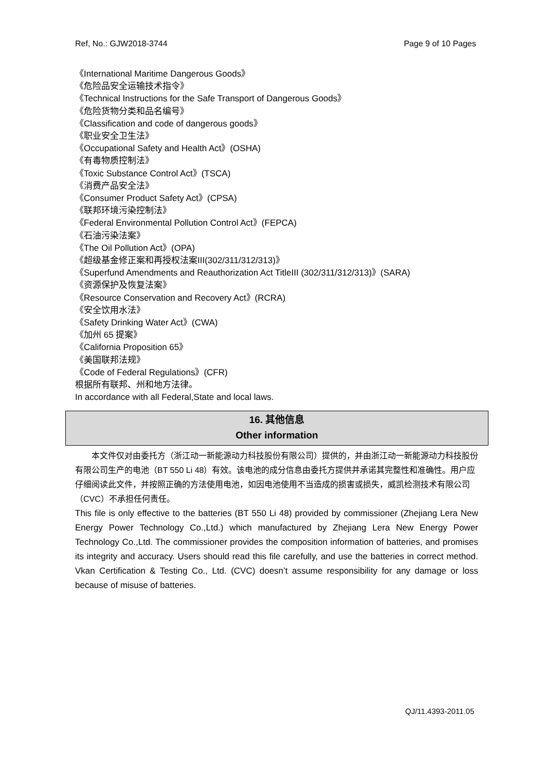Ref, No.: GJW2018-3744 Page 9 of 10 Pages
《International Maritime Dangerous Goods》
《危险品安全运输技术指令》
《Technical Instructions for the Safe Transport of Dangerous Goods》
《危险货物分类和品名编号》
《Classification and code of dangerous goods》
《职业安全卫生法》
《Occupational Safety and Health Act》(OSHA)
《有毒物质控制法》
《Toxic Substance Control Act》(TSCA)
《消费产品安全法》
《Consumer Product Safety Act》(CPSA)
《联邦环境污染控制法》
《Federal Environmental Pollution Control Act》(FEPCA)
《石油污染法案》
《The Oil Pollution Act》(OPA)
《超级基金修正案和再授权法案III(302/311/312/313)》
《Superfund Amendments and Reauthorization Act TitleIII (302/311/312/313)》(SARA)
《资源保护及恢复法案》
《Resource Conservation and Recovery Act》(RCRA)
《安全饮用水法》
《Safety Drinking Water Act》(CWA)
《加州 65 提案》
《California Proposition 65》
《美国联邦法规》
《Code of Federal Regulations》(CFR)
根据所有联邦、州和地方法律。
In accordance with all Federal,State and local laws.
16. 其他信息
Other information
本文件仅对由委托方（浙江动一新能源动力科技股份有限公司）提供的，并由浙江动一新能源动力科技股份有限公司生产的电池（BT 550 Li 48）有效。该电池的成分信息由委托方提供并承诺其完整性和准确性。用户应仔细阅读此文件，并按照正确的方法使用电池，如因电池使用不当造成的损害或损失，威凯检测技术有限公司（CVC）不承担任何责任。
This file is only effective to the batteries (BT 550 Li 48) provided by commissioner (Zhejiang Lera New Energy Power Technology Co.,Ltd.) which manufactured by Zhejiang Lera New Energy Power Technology Co.,Ltd. The commissioner provides the composition information of batteries, and promises its integrity and accuracy. Users should read this file carefully, and use the batteries in correct method. Vkan Certification & Testing Co., Ltd. (CVC) doesn’t assume responsibility for any damage or loss because of misuse of batteries.
QJ/11.4393-2011.05